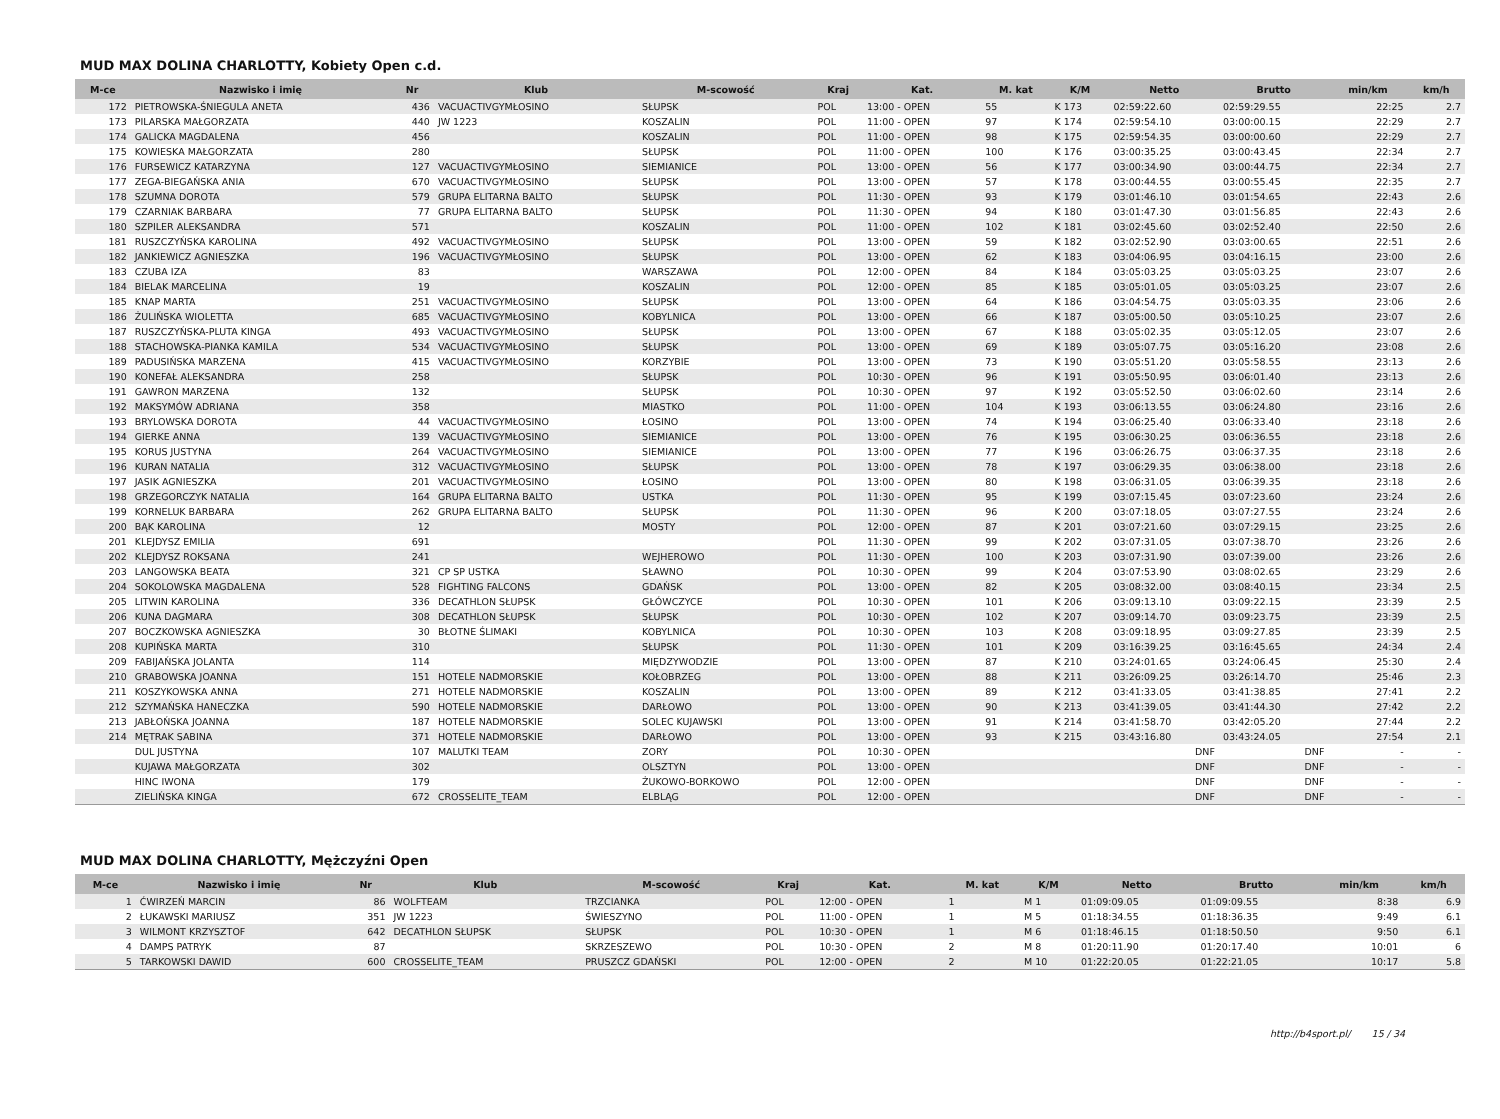MUD MAX DOLINA CHARLOTTY, Kobiety Open c.d.
| M-ce | Nazwisko i imię | Nr | Klub | M-scowość | Kraj | Kat. | M. kat | K/M | Netto | Brutto | min/km | km/h |
| --- | --- | --- | --- | --- | --- | --- | --- | --- | --- | --- | --- | --- |
| 172 | PIETROWSKA-ŚNIEGULA ANETA | 436 | VACUACTIVGYMŁOSINO | SŁUPSK | POL | 13:00 - OPEN | 55 | K 173 | 02:59:22.60 | 02:59:29.55 | 22:25 | 2.7 |
| 173 | PILARSKA MAŁGORZATA | 440 | JW 1223 | KOSZALIN | POL | 11:00 - OPEN | 97 | K 174 | 02:59:54.10 | 03:00:00.15 | 22:29 | 2.7 |
| 174 | GALICKA MAGDALENA | 456 | | KOSZALIN | POL | 11:00 - OPEN | 98 | K 175 | 02:59:54.35 | 03:00:00.60 | 22:29 | 2.7 |
| 175 | KOWIESKA MAŁGORZATA | 280 | | SŁUPSK | POL | 11:00 - OPEN | 100 | K 176 | 03:00:35.25 | 03:00:43.45 | 22:34 | 2.7 |
| 176 | FURSEWICZ KATARZYNA | 127 | VACUACTIVGYMŁOSINO | SIEMIANICE | POL | 13:00 - OPEN | 56 | K 177 | 03:00:34.90 | 03:00:44.75 | 22:34 | 2.7 |
| 177 | ZEGA-BIEGAŃSKA ANIA | 670 | VACUACTIVGYMŁOSINO | SŁUPSK | POL | 13:00 - OPEN | 57 | K 178 | 03:00:44.55 | 03:00:55.45 | 22:35 | 2.7 |
| 178 | SZUMNA DOROTA | 579 | GRUPA ELITARNA BALTO | SŁUPSK | POL | 11:30 - OPEN | 93 | K 179 | 03:01:46.10 | 03:01:54.65 | 22:43 | 2.6 |
| 179 | CZARNIAK BARBARA | 77 | GRUPA ELITARNA BALTO | SŁUPSK | POL | 11:30 - OPEN | 94 | K 180 | 03:01:47.30 | 03:01:56.85 | 22:43 | 2.6 |
| 180 | SZPILER ALEKSANDRA | 571 | | KOSZALIN | POL | 11:00 - OPEN | 102 | K 181 | 03:02:45.60 | 03:02:52.40 | 22:50 | 2.6 |
| 181 | RUSZCZYŃSKA KAROLINA | 492 | VACUACTIVGYMŁOSINO | SŁUPSK | POL | 13:00 - OPEN | 59 | K 182 | 03:02:52.90 | 03:03:00.65 | 22:51 | 2.6 |
| 182 | JANKIEWICZ AGNIESZKA | 196 | VACUACTIVGYMŁOSINO | SŁUPSK | POL | 13:00 - OPEN | 62 | K 183 | 03:04:06.95 | 03:04:16.15 | 23:00 | 2.6 |
| 183 | CZUBA IZA | 83 | | WARSZAWA | POL | 12:00 - OPEN | 84 | K 184 | 03:05:03.25 | 03:05:03.25 | 23:07 | 2.6 |
| 184 | BIELAK MARCELINA | 19 | | KOSZALIN | POL | 12:00 - OPEN | 85 | K 185 | 03:05:01.05 | 03:05:03.25 | 23:07 | 2.6 |
| 185 | KNAP MARTA | 251 | VACUACTIVGYMŁOSINO | SŁUPSK | POL | 13:00 - OPEN | 64 | K 186 | 03:04:54.75 | 03:05:03.35 | 23:06 | 2.6 |
| 186 | ŻULIŃSKA WIOLETTA | 685 | VACUACTIVGYMŁOSINO | KOBYLNICA | POL | 13:00 - OPEN | 66 | K 187 | 03:05:00.50 | 03:05:10.25 | 23:07 | 2.6 |
| 187 | RUSZCZYŃSKA-PLUTA KINGA | 493 | VACUACTIVGYMŁOSINO | SŁUPSK | POL | 13:00 - OPEN | 67 | K 188 | 03:05:02.35 | 03:05:12.05 | 23:07 | 2.6 |
| 188 | STACHOWSKA-PIANKA KAMILA | 534 | VACUACTIVGYMŁOSINO | SŁUPSK | POL | 13:00 - OPEN | 69 | K 189 | 03:05:07.75 | 03:05:16.20 | 23:08 | 2.6 |
| 189 | PADUSIŃSKA MARZENA | 415 | VACUACTIVGYMŁOSINO | KORZYBIE | POL | 13:00 - OPEN | 73 | K 190 | 03:05:51.20 | 03:05:58.55 | 23:13 | 2.6 |
| 190 | KONEFAŁ ALEKSANDRA | 258 | | SŁUPSK | POL | 10:30 - OPEN | 96 | K 191 | 03:05:50.95 | 03:06:01.40 | 23:13 | 2.6 |
| 191 | GAWRON MARZENA | 132 | | SŁUPSK | POL | 10:30 - OPEN | 97 | K 192 | 03:05:52.50 | 03:06:02.60 | 23:14 | 2.6 |
| 192 | MAKSYMÓW ADRIANA | 358 | | MIASTKO | POL | 11:00 - OPEN | 104 | K 193 | 03:06:13.55 | 03:06:24.80 | 23:16 | 2.6 |
| 193 | BRYLOWSKA DOROTA | 44 | VACUACTIVGYMŁOSINO | ŁOSINO | POL | 13:00 - OPEN | 74 | K 194 | 03:06:25.40 | 03:06:33.40 | 23:18 | 2.6 |
| 194 | GIERKE ANNA | 139 | VACUACTIVGYMŁOSINO | SIEMIANICE | POL | 13:00 - OPEN | 76 | K 195 | 03:06:30.25 | 03:06:36.55 | 23:18 | 2.6 |
| 195 | KORUS JUSTYNA | 264 | VACUACTIVGYMŁOSINO | SIEMIANICE | POL | 13:00 - OPEN | 77 | K 196 | 03:06:26.75 | 03:06:37.35 | 23:18 | 2.6 |
| 196 | KURAN NATALIA | 312 | VACUACTIVGYMŁOSINO | SŁUPSK | POL | 13:00 - OPEN | 78 | K 197 | 03:06:29.35 | 03:06:38.00 | 23:18 | 2.6 |
| 197 | JASIK AGNIESZKA | 201 | VACUACTIVGYMŁOSINO | ŁOSINO | POL | 13:00 - OPEN | 80 | K 198 | 03:06:31.05 | 03:06:39.35 | 23:18 | 2.6 |
| 198 | GRZEGORCZYK NATALIA | 164 | GRUPA ELITARNA BALTO | USTKA | POL | 11:30 - OPEN | 95 | K 199 | 03:07:15.45 | 03:07:23.60 | 23:24 | 2.6 |
| 199 | KORNELUK BARBARA | 262 | GRUPA ELITARNA BALTO | SŁUPSK | POL | 11:30 - OPEN | 96 | K 200 | 03:07:18.05 | 03:07:27.55 | 23:24 | 2.6 |
| 200 | BĄK KAROLINA | 12 | | MOSTY | POL | 12:00 - OPEN | 87 | K 201 | 03:07:21.60 | 03:07:29.15 | 23:25 | 2.6 |
| 201 | KLEJDYSZ EMILIA | 691 | | | POL | 11:30 - OPEN | 99 | K 202 | 03:07:31.05 | 03:07:38.70 | 23:26 | 2.6 |
| 202 | KLEJDYSZ ROKSANA | 241 | | WEJHEROWO | POL | 11:30 - OPEN | 100 | K 203 | 03:07:31.90 | 03:07:39.00 | 23:26 | 2.6 |
| 203 | LANGOWSKA BEATA | 321 | CP SP USTKA | SŁAWNO | POL | 10:30 - OPEN | 99 | K 204 | 03:07:53.90 | 03:08:02.65 | 23:29 | 2.6 |
| 204 | SOKOLOWSKA MAGDALENA | 528 | FIGHTING FALCONS | GDAŃSK | POL | 13:00 - OPEN | 82 | K 205 | 03:08:32.00 | 03:08:40.15 | 23:34 | 2.5 |
| 205 | LITWIN KAROLINA | 336 | DECATHLON SŁUPSK | GŁÓWCZYCE | POL | 10:30 - OPEN | 101 | K 206 | 03:09:13.10 | 03:09:22.15 | 23:39 | 2.5 |
| 206 | KUNA DAGMARA | 308 | DECATHLON SŁUPSK | SŁUPSK | POL | 10:30 - OPEN | 102 | K 207 | 03:09:14.70 | 03:09:23.75 | 23:39 | 2.5 |
| 207 | BOCZKOWSKA AGNIESZKA | 30 | BŁOTNE ŚLIMAKI | KOBYLNICA | POL | 10:30 - OPEN | 103 | K 208 | 03:09:18.95 | 03:09:27.85 | 23:39 | 2.5 |
| 208 | KUPIŃSKA MARTA | 310 | | SŁUPSK | POL | 11:30 - OPEN | 101 | K 209 | 03:16:39.25 | 03:16:45.65 | 24:34 | 2.4 |
| 209 | FABIJAŃSKA JOLANTA | 114 | | MIĘDZYWODZIE | POL | 13:00 - OPEN | 87 | K 210 | 03:24:01.65 | 03:24:06.45 | 25:30 | 2.4 |
| 210 | GRABOWSKA JOANNA | 151 | HOTELE NADMORSKIE | KOŁOBRZEG | POL | 13:00 - OPEN | 88 | K 211 | 03:26:09.25 | 03:26:14.70 | 25:46 | 2.3 |
| 211 | KOSZYKOWSKA ANNA | 271 | HOTELE NADMORSKIE | KOSZALIN | POL | 13:00 - OPEN | 89 | K 212 | 03:41:33.05 | 03:41:38.85 | 27:41 | 2.2 |
| 212 | SZYMAŃSKA HANECZKA | 590 | HOTELE NADMORSKIE | DARŁOWO | POL | 13:00 - OPEN | 90 | K 213 | 03:41:39.05 | 03:41:44.30 | 27:42 | 2.2 |
| 213 | JABŁOŃSKA JOANNA | 187 | HOTELE NADMORSKIE | SOLEC KUJAWSKI | POL | 13:00 - OPEN | 91 | K 214 | 03:41:58.70 | 03:42:05.20 | 27:44 | 2.2 |
| 214 | MĘTRAK SABINA | 371 | HOTELE NADMORSKIE | DARŁOWO | POL | 13:00 - OPEN | 93 | K 215 | 03:43:16.80 | 03:43:24.05 | 27:54 | 2.1 |
| | DUL JUSTYNA | 107 | MALUTKI TEAM | ZORY | POL | 10:30 - OPEN | | | DNF | DNF | - | - |
| | KUJAWA MAŁGORZATA | 302 | | OLSZTYN | POL | 13:00 - OPEN | | | DNF | DNF | - | - |
| | HINC IWONA | 179 | | ŻUKOWO-BORKOWO | POL | 12:00 - OPEN | | | DNF | DNF | - | - |
| | ZIELIŃSKA KINGA | 672 | CROSSELITE_TEAM | ELBLĄG | POL | 12:00 - OPEN | | | DNF | DNF | - | - |
MUD MAX DOLINA CHARLOTTY, Mężczyźni Open
| M-ce | Nazwisko i imię | Nr | Klub | M-scowość | Kraj | Kat. | M. kat | K/M | Netto | Brutto | min/km | km/h |
| --- | --- | --- | --- | --- | --- | --- | --- | --- | --- | --- | --- | --- |
| 1 | ĆWIRZEŃ MARCIN | 86 | WOLFTEAM | TRZCIANKA | POL | 12:00 - OPEN | 1 | M 1 | 01:09:09.05 | 01:09:09.55 | 8:38 | 6.9 |
| 2 | ŁUKAWSKI MARIUSZ | 351 | JW 1223 | ŚWIESZYNO | POL | 11:00 - OPEN | 1 | M 5 | 01:18:34.55 | 01:18:36.35 | 9:49 | 6.1 |
| 3 | WILMONT KRZYSZTOF | 642 | DECATHLON SŁUPSK | SŁUPSK | POL | 10:30 - OPEN | 1 | M 6 | 01:18:46.15 | 01:18:50.50 | 9:50 | 6.1 |
| 4 | DAMPS PATRYK | 87 | | SKRZESZEWO | POL | 10:30 - OPEN | 2 | M 8 | 01:20:11.90 | 01:20:17.40 | 10:01 | 6 |
| 5 | TARKOWSKI DAWID | 600 | CROSSELITE_TEAM | PRUSZCZ GDAŃSKI | POL | 12:00 - OPEN | 2 | M 10 | 01:22:20.05 | 01:22:21.05 | 10:17 | 5.8 |
http://b4sport.pl/ 15 / 34